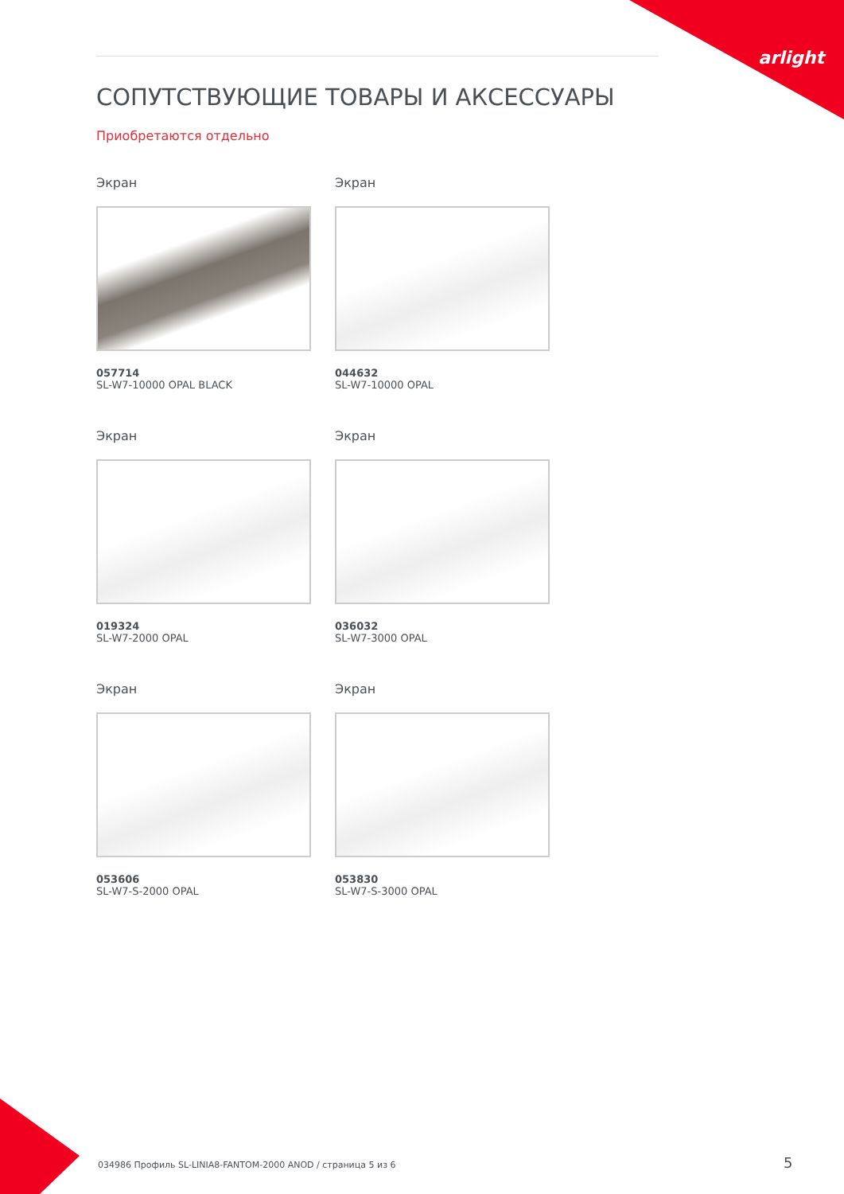arlight
СОПУТСТВУЮЩИЕ ТОВАРЫ И АКСЕССУАРЫ
Приобретаются отдельно
Экран
057714
SL-W7-10000 OPAL BLACK
Экран
044632
SL-W7-10000 OPAL
Экран
019324
SL-W7-2000 OPAL
Экран
036032
SL-W7-3000 OPAL
Экран
053606
SL-W7-S-2000 OPAL
Экран
053830
SL-W7-S-3000 OPAL
034986 Профиль SL-LINIA8-FANTOM-2000 ANOD / страница 5 из 6
5